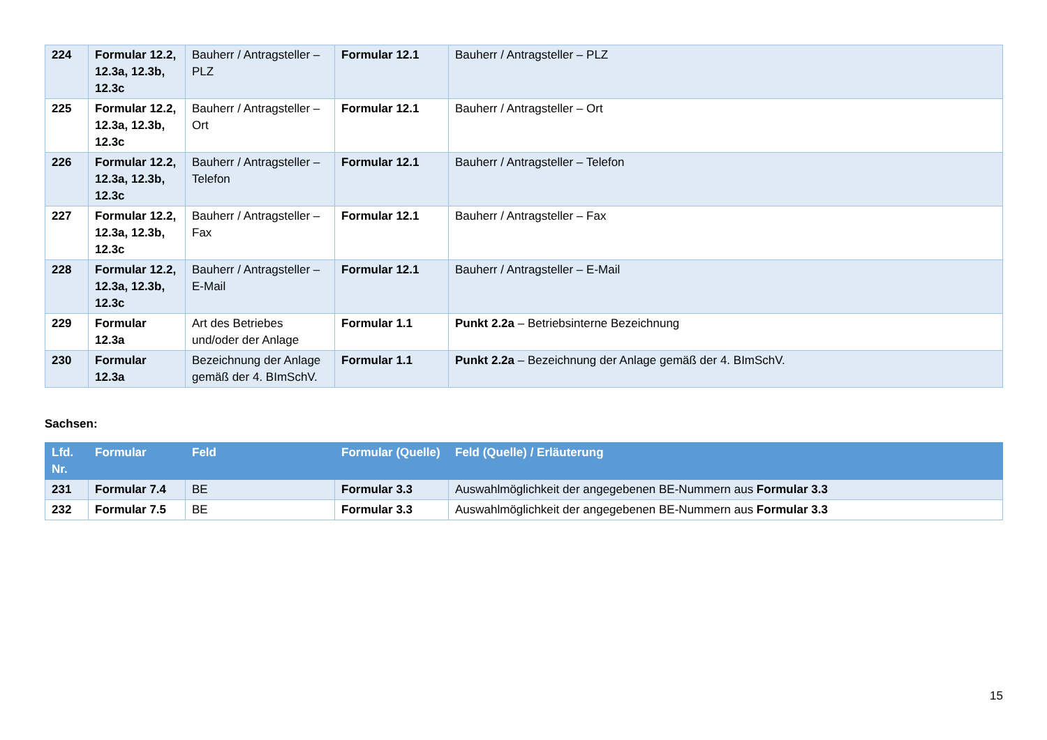| 224 | Formular 12.2, 12.3a, 12.3b, 12.3c | Bauherr / Antragsteller – PLZ | Formular 12.1 | Bauherr / Antragsteller – PLZ |
| 225 | Formular 12.2, 12.3a, 12.3b, 12.3c | Bauherr / Antragsteller – Ort | Formular 12.1 | Bauherr / Antragsteller – Ort |
| 226 | Formular 12.2, 12.3a, 12.3b, 12.3c | Bauherr / Antragsteller – Telefon | Formular 12.1 | Bauherr / Antragsteller – Telefon |
| 227 | Formular 12.2, 12.3a, 12.3b, 12.3c | Bauherr / Antragsteller – Fax | Formular 12.1 | Bauherr / Antragsteller – Fax |
| 228 | Formular 12.2, 12.3a, 12.3b, 12.3c | Bauherr / Antragsteller – E-Mail | Formular 12.1 | Bauherr / Antragsteller – E-Mail |
| 229 | Formular 12.3a | Art des Betriebes und/oder der Anlage | Formular 1.1 | Punkt 2.2a – Betriebsinterne Bezeichnung |
| 230 | Formular 12.3a | Bezeichnung der Anlage gemäß der 4. BImSchV. | Formular 1.1 | Punkt 2.2a – Bezeichnung der Anlage gemäß der 4. BImSchV. |
Sachsen:
| Lfd. Nr. | Formular | Feld | Formular (Quelle) | Feld (Quelle) / Erläuterung |
| --- | --- | --- | --- | --- |
| 231 | Formular 7.4 | BE | Formular 3.3 | Auswahlmöglichkeit der angegebenen BE-Nummern aus Formular 3.3 |
| 232 | Formular 7.5 | BE | Formular 3.3 | Auswahlmöglichkeit der angegebenen BE-Nummern aus Formular 3.3 |
15